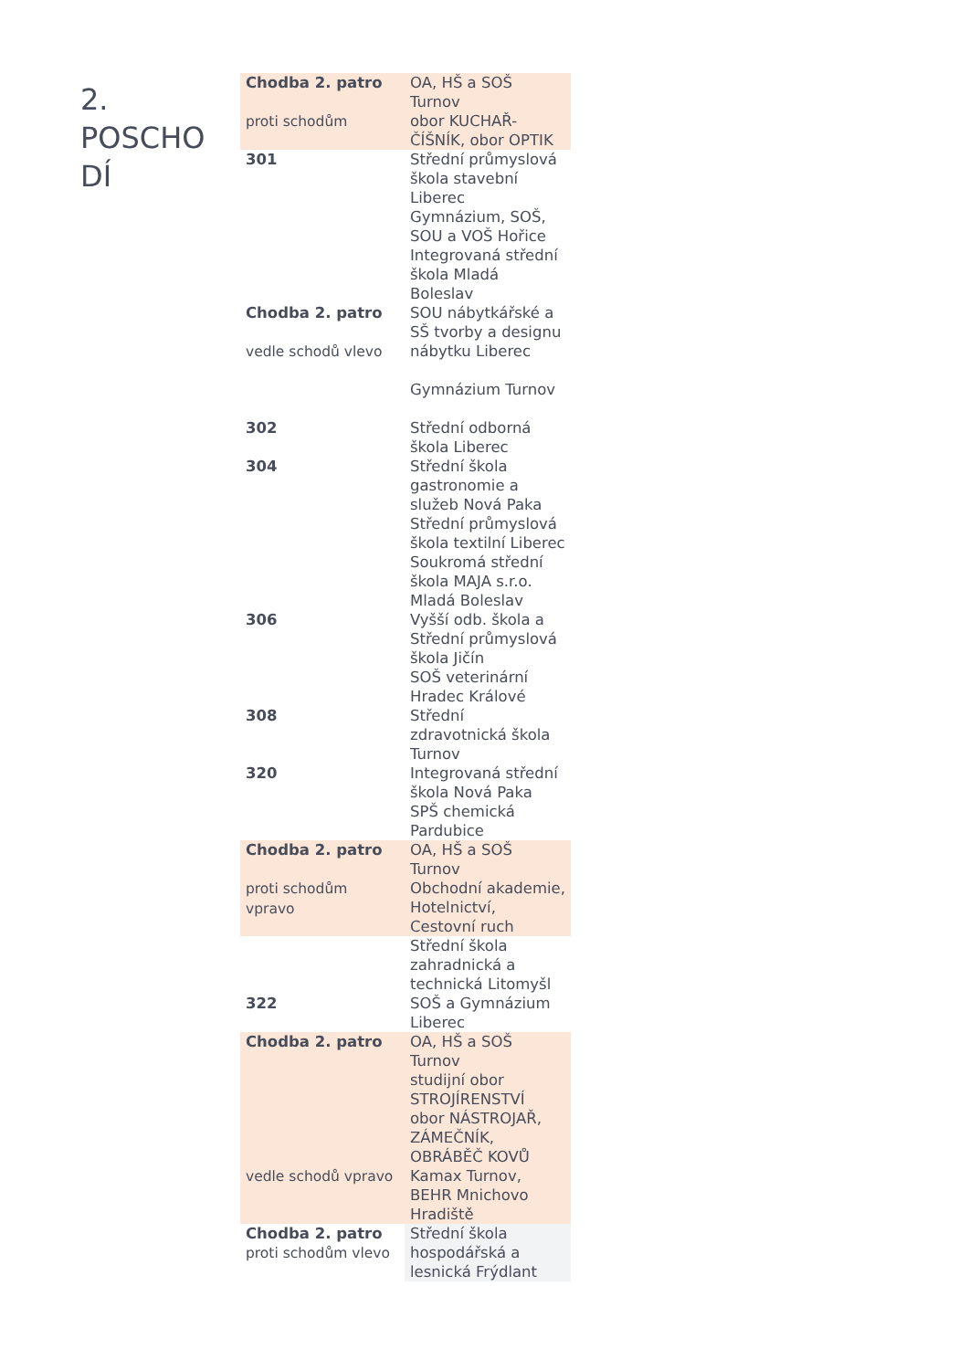2.
POSCHO
DÍ
| Chodba 2. patro proti schodům | OA, HŠ a SOŠ Turnov obor KUCHAŘ-ČÍŠNÍK, obor OPTIK |
| 301 | Střední průmyslová škola stavební Liberec Gymnázium, SOŠ, SOU a VOŠ Hořice Integrovaná střední škola Mladá Boleslav |
| Chodba 2. patro vedle schodů vlevo | SOU nábytkářské a SŠ tvorby a designu nábytku Liberec Gymnázium Turnov |
| 302 | Střední odborná škola Liberec |
| 304 | Střední škola gastronomie a služeb Nová Paka Střední průmyslová škola textilní Liberec Soukromá střední škola MAJA s.r.o. Mladá Boleslav |
| 306 | Vyšší odb. škola a Střední průmyslová škola Jičín SOŠ veterinární Hradec Králové |
| 308 | Střední zdravotnická škola Turnov |
| 320 | Integrovaná střední škola Nová Paka SPŠ chemická Pardubice |
| Chodba 2. patro proti schodům vpravo | OA, HŠ a SOŠ Turnov Obchodní akademie, Hotelnictví, Cestovní ruch |
| 322 | Střední škola zahradnická a technická Litomyšl SOŠ a Gymnázium Liberec |
| Chodba 2. patro vedle schodů vpravo | OA, HŠ a SOŠ Turnov studijní obor STROJÍRENSTVÍ obor NÁSTROJAŘ, ZÁMEČNÍK, OBRÁBĚČ KOVŮ Kamax Turnov, BEHR Mnichovo Hradiště |
| Chodba 2. patro proti schodům vlevo | Střední škola hospodářská a lesnická Frýdlant |